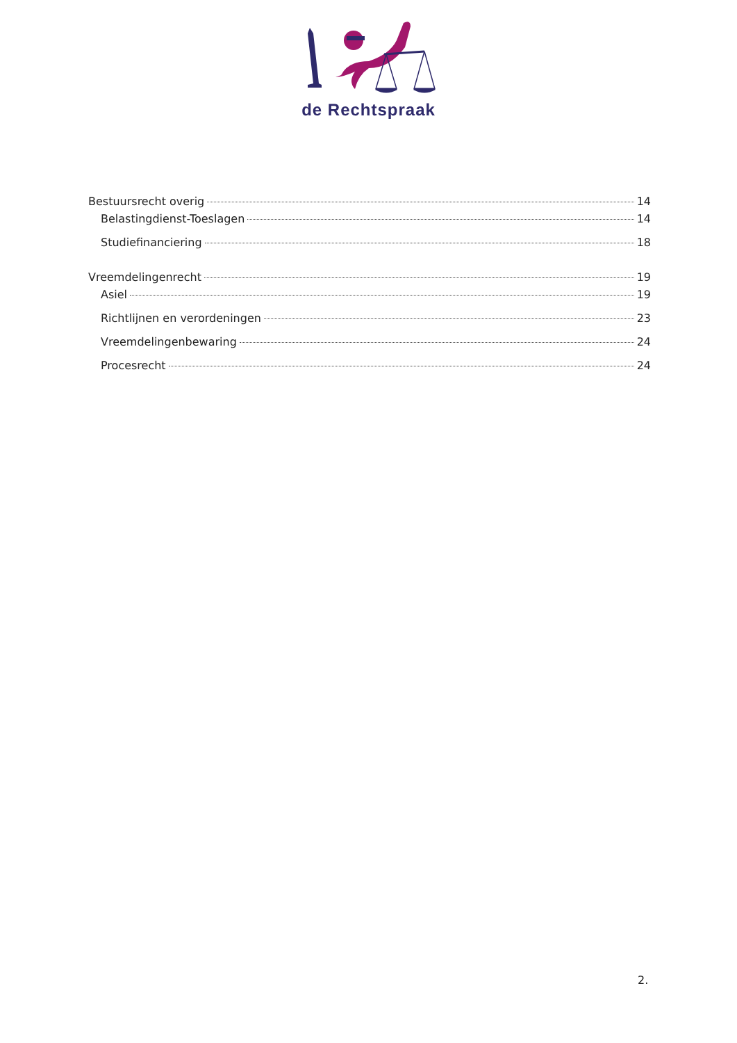de Rechtspraak
Bestuursrecht overig 14
Belastingdienst-Toeslagen 14
Studiefinanciering 18
Vreemdelingenrecht 19
Asiel 19
Richtlijnen en verordeningen 23
Vreemdelingenbewaring 24
Procesrecht 24
2.